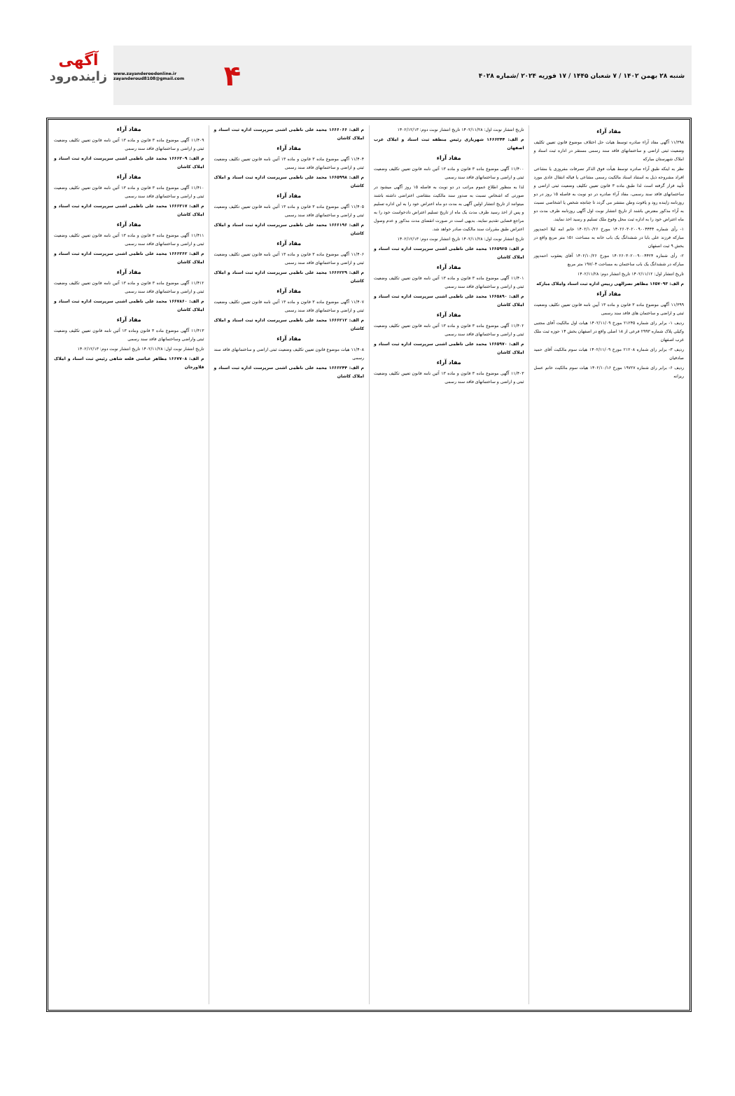شنبه ۲۸ بهمن ۱۴۰۲ / ۷ شعبان ۱۴۴۵ / ۱۷ فوریه ۲۰۲۴ /شماره ۴۰۲۸
۴
www.zayanderoodonline.ir
zayanderoud8108@gmail.com
آگهی
زاینده‌رود
مفاد آراء
۱۱/۳۹۸ آگهی مفاد آراء صادره توسط هیات حل اختلاف موضوع قانون تعیین تکلیف وضعیت ثبتی اراضی و ساختمانهای فاقد سند رسمی مستقر در اداره ثبت اسناد و املاک شهرستان مبارکه
نظر به اینکه طبق آراء صادره توسط هیأت فوق الذکر تصرفات مفروزی یا مشاعی افراد مشروحه ذیل به استناد اسناد مالکیت رسمی مشاعی یا قباله انتقال عادی مورد تأیید قرار گرفته است لذا طبق ماده ۳ قانون تعیین تکلیف وضعیت ثبتی اراضی و ساختمانهای فاقد سند رسمی، مفاد آراء صادره در دو نوبت به فاصله ۱۵ روز در دو روزنامه زاینده رود و یاقوت وطن منتشر می گردد تا چنانچه شخص یا اشخاصی نسبت به آراء مذکور معترض باشند از تاریخ انتشار نوبت اول آگهی روزنامه ظرف مدت دو ماه اعتراض خود را به اداره ثبت محل وقوع ملک تسلیم و رسید اخذ نمایند.
۱- رأی شماره ۱۴۰۲۶۰۳۰۲۰۰۹۰۰۴۴۴۴ مورخ ۱۴۰۲/۱۰/۲۶ خانم امه لیلا احمدپور مبارکه فرزند علی بابا در ششدانگ یک باب خانه به مساحت ۱۵۱ متر مربع واقع در بخش ۹ ثبت اصفهان
۲- رأی شماره ۱۴۰۲۶۰۳۰۲۰۰۹۰۰۴۴۲۴ مورخ ۱۴۰۲/۱۰/۲۶ آقای یعقوب احمدپور مبارکه در ششدانگ یک باب ساختمان به مساحت ۱۹۷/۰۴ متر مربع
تاریخ انتشار اول: ۱۴۰۲/۱۱/۱۲ تاریخ انتشار دوم: ۱۴۰۲/۱۱/۲۸
م الف: ۱۶۵۷۰۹۳ مظاهر نصرالهی رییس اداره ثبت اسناد واملاک مبارکه
مفاد آراء
۱۱/۳۹۹ آگهی موضوع ماده ۳ قانون و ماده ۱۳ آیین نامه قانون تعیین تکلیف وضعیت ثبتی و اراضی و ساختمان های فاقد سند رسمی
ردیف ۱- برابر رای شماره ۲۱۲۴۵ مورخ ۱۴۰۲/۱۱/۰۹ هیات اول مالکیت آقای مجتبی وکیلی پلاک شماره ۲۹۹۳ فرعی از ۱۸ اصلی واقع در اصفهان بخش ۱۴ حوزه ثبت ملک غرب اصفهان
ردیف ۳- برابر رای شماره ۲۱۲۰۸ مورخ ۱۴۰۲/۱۱/۰۹ هیات سوم مالکیت آقای حمید صادقیان
ردیف ۶- برابر رای شماره ۱۹۷۲۷ مورخ ۱۴۰۲/۱۰/۱۶ هیات سوم مالکیت خانم عسل ریزانه
تاریخ انتشار نوبت اول: ۱۴۰۲/۱۱/۲۸ تاریخ انتشار نوبت دوم: ۱۴۰۲/۱۲/۱۳
م الف: ۱۶۶۶۳۴۴ شهریاری رئیس منطقه ثبت اسناد و املاک غرب اصفهان
مفاد آراء
۱۱/۴۰۰ آگهی موضوع ماده ۳ قانون و ماده ۱۳ آئین نامه قانون تعیین تکلیف وضعیت ثبتی و اراضی و ساختمانهای فاقد سند رسمی
لذا به منظور اطلاع عموم مراتب در دو نوبت به فاصله ۱۵ روز آگهی میشود در صورتی که اشخاص نسبت به صدور سند مالکیت متقاضی اعتراضی داشته باشند میتوانند از تاریخ انتشار اولین آگهی به مدت دو ماه اعتراض خود را به این اداره تسلیم و پس از اخذ رسید ظرف مدت یک ماه از تاریخ تسلیم اعتراض دادخواست خود را به مراجع قضایی تقدیم نمایند. بدیهی است در صورت انقضای مدت مذکور و عدم وصول اعتراض طبق مقررات سند مالکیت صادر خواهد شد.
تاریخ انتشار نوبت اول: ۱۴۰۲/۱۱/۲۸ تاریخ انتشار نوبت دوم: ۱۴۰۲/۱۲/۱۳
م الف: ۱۶۶۵۹۲۵ محمد علی ناظمی اشنی سرپرست اداره ثبت اسناد و املاک کاشان
مفاد آراء
۱۱/۴۰۱ آگهی موضوع ماده ۳ قانون و ماده ۱۳ آئین نامه قانون تعیین تکلیف وضعیت ثبتی و اراضی و ساختمانهای فاقد سند رسمی
م الف: ۱۶۶۵۸۹۰ محمد علی ناظمی اشنی سرپرست اداره ثبت اسناد و املاک کاشان
مفاد آراء
۱۱/۴۰۲ آگهی موضوع ماده ۳ قانون و ماده ۱۳ آئین نامه قانون تعیین تکلیف وضعیت ثبتی و اراضی و ساختمانهای فاقد سند رسمی
م الف: ۱۶۶۵۹۷۰ محمد علی ناظمی اشنی سرپرست اداره ثبت اسناد و املاک کاشان
مفاد آراء
۱۱/۴۰۳ آگهی موضوع ماده ۳ قانون و ماده ۱۳ آئین نامه قانون تعیین تکلیف وضعیت ثبتی و اراضی و ساختمانهای فاقد سند رسمی
م الف: ۱۶۶۶۰۶۶ محمد علی ناظمی اشنی سرپرست اداره ثبت اسناد و املاک کاشان
مفاد آراء
۱۱/۴۰۴ آگهی موضوع ماده ۳ قانون و ماده ۱۳ آئین نامه قانون تعیین تکلیف وضعیت ثبتی و اراضی و ساختمانهای فاقد سند رسمی
م الف: ۱۶۶۵۹۹۸ محمد علی ناظمی سرپرست اداره ثبت اسناد و املاک کاشان
مفاد آراء
۱۱/۴۰۵ آگهی موضوع ماده ۳ قانون و ماده ۱۳ آئین نامه قانون تعیین تکلیف وضعیت ثبتی و اراضی و ساختمانهای فاقد سند رسمی
م الف: ۱۶۶۶۱۹۶ محمد علی ناظمی سرپرست اداره ثبت اسناد و املاک کاشان
مفاد آراء
۱۱/۴۰۶ آگهی موضوع ماده ۳ قانون و ماده ۱۳ آئین نامه قانون تعیین تکلیف وضعیت ثبتی و اراضی و ساختمانهای فاقد سند رسمی
م الف: ۱۶۶۶۲۲۹ محمد علی ناظمی سرپرست اداره ثبت اسناد و املاک کاشان
مفاد آراء
۱۱/۴۰۷ آگهی موضوع ماده ۳ قانون و ماده ۱۳ آئین نامه قانون تعیین تکلیف وضعیت ثبتی و اراضی و ساختمانهای فاقد سند رسمی
م الف: ۱۶۶۶۲۱۲ محمد علی ناظمی سرپرست اداره ثبت اسناد و املاک کاشان
مفاد آراء
۱۱/۴۰۸ هیات موضوع قانون تعیین تکلیف وضعیت ثبتی اراضی و ساختمانهای فاقد سند رسمی
م الف: ۱۶۶۶۲۴۴ محمد علی ناظمی اشنی سرپرست اداره ثبت اسناد و املاک کاشان
مفاد آراء
۱۱/۴۰۹ آگهی موضوع ماده ۳ قانون و ماده ۱۳ آئین نامه قانون تعیین تکلیف وضعیت ثبتی و اراضی و ساختمانهای فاقد سند رسمی
م الف: ۱۶۶۶۳۰۹ محمد علی ناظمی اشنی سرپرست اداره ثبت اسناد و املاک کاشان
مفاد آراء
۱۱/۴۱۰ آگهی موضوع ماده ۳ قانون و ماده ۱۳ آئین نامه قانون تعیین تکلیف وضعیت ثبتی و اراضی و ساختمانهای فاقد سند رسمی
م الف: ۱۶۶۶۳۱۷ محمد علی ناظمی اشنی سرپرست اداره ثبت اسناد و املاک کاشان
مفاد آراء
۱۱/۴۱۱ آگهی موضوع ماده ۳ قانون و ماده ۱۳ آئین نامه قانون تعیین تکلیف وضعیت ثبتی و اراضی و ساختمانهای فاقد سند رسمی
م الف: ۱۶۶۶۳۶۲ محمد علی ناظمی اشنی سرپرست اداره ثبت اسناد و املاک کاشان
مفاد آراء
۱۱/۴۱۲ آگهی موضوع ماده ۳ قانون و ماده ۱۳ آئین نامه قانون تعیین تکلیف وضعیت ثبتی و اراضی و ساختمانهای فاقد سند رسمی
م الف: ۱۶۶۷۸۶۰ محمد علی ناظمی اشنی سرپرست اداره ثبت اسناد و املاک کاشان
مفاد آراء
۱۱/۴۱۳ آگهی موضوع ماده ۳ قانون وماده ۱۳ آئین نامه قانون تعیین تکلیف وضعیت ثبتی واراضی وساختمانهای فاقد سند رسمی
تاریخ انتشار نوبت اول: ۱۴۰۲/۱۱/۲۸ تاریخ انتشار نوبت دوم: ۱۴۰۲/۱۲/۱۳
م الف: ۱۶۶۷۷۰۸ مظاهر عباسی قلعه شاهی رئیس ثبت اسناد و املاک فلاورجان